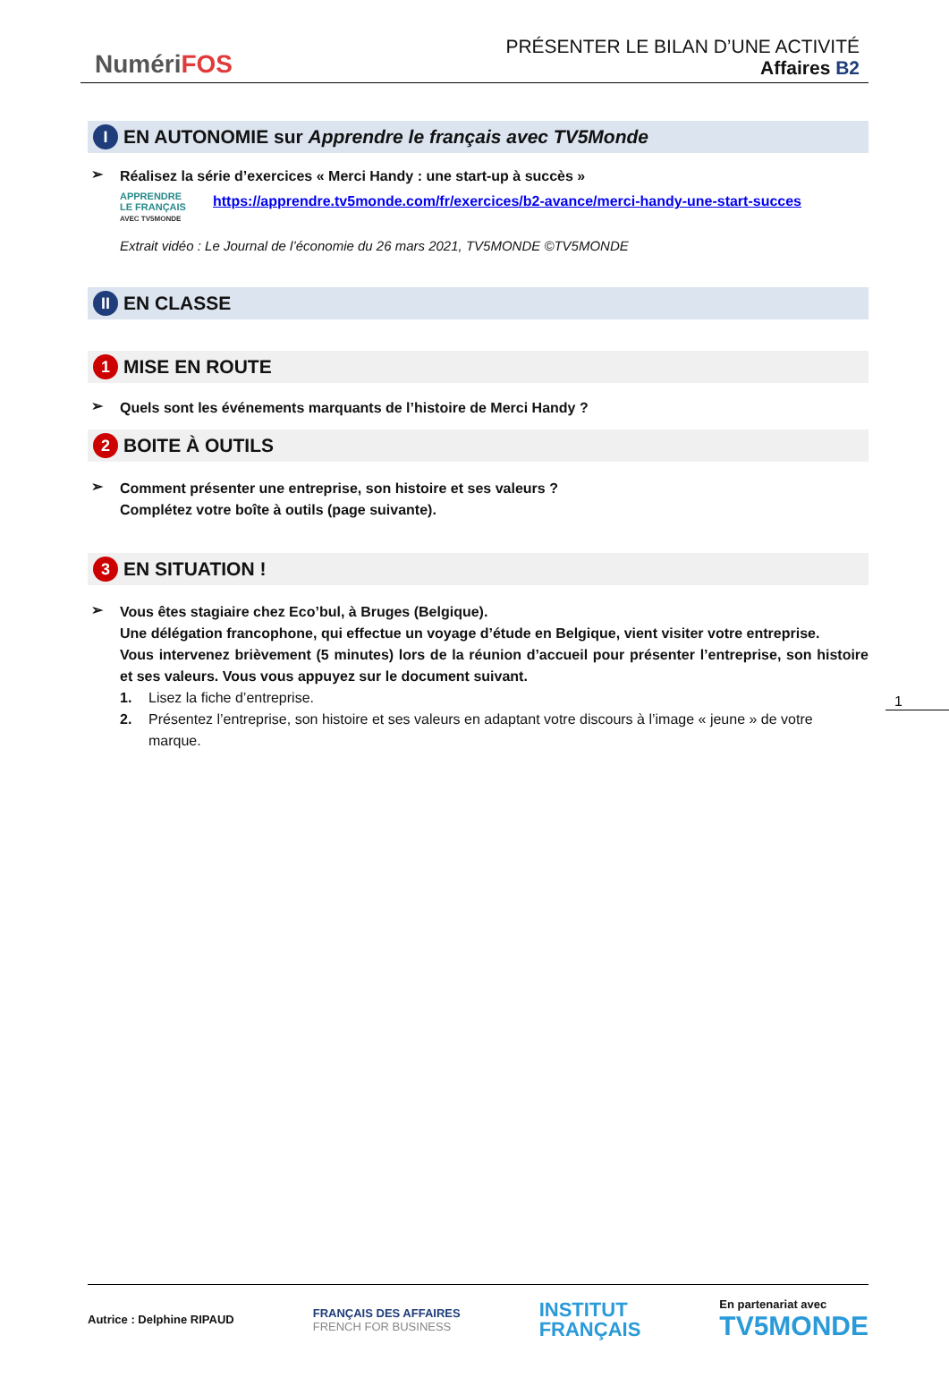NumériFOS
PRÉSENTER LE BILAN D’UNE ACTIVITÉ
Affaires B2
I EN AUTONOMIE sur Apprendre le français avec TV5Monde
➢
Réalisez la série d’exercices « Merci Handy : une start-up à succès »
APPRENDRE
LE FRANÇAIS
AVEC TV5MONDE
https://apprendre.tv5monde.com/fr/exercices/b2-avance/merci-handy-une-start-succes
Extrait vidéo : Le Journal de l’économie du 26 mars 2021, TV5MONDE ©TV5MONDE
II EN CLASSE
1 MISE EN ROUTE
➢
Quels sont les événements marquants de l’histoire de Merci Handy ?
2 BOITE À OUTILS
➢
Comment présenter une entreprise, son histoire et ses valeurs ?
Complétez votre boîte à outils (page suivante).
3 EN SITUATION !
➢
Vous êtes stagiaire chez Eco’bul, à Bruges (Belgique).
Une délégation francophone, qui effectue un voyage d’étude en Belgique, vient visiter votre entreprise.
Vous intervenez brièvement (5 minutes) lors de la réunion d’accueil pour présenter l’entreprise, son histoire et ses valeurs. Vous vous appuyez sur le document suivant.
1. Lisez la fiche d’entreprise.
2. Présentez l’entreprise, son histoire et ses valeurs en adaptant votre discours à l’image « jeune » de votre marque.
1
Autrice : Delphine RIPAUD
FRANÇAIS DES AFFAIRES
FRENCH FOR BUSINESS
INSTITUT
FRANÇAIS
En partenariat avec
TV5MONDE